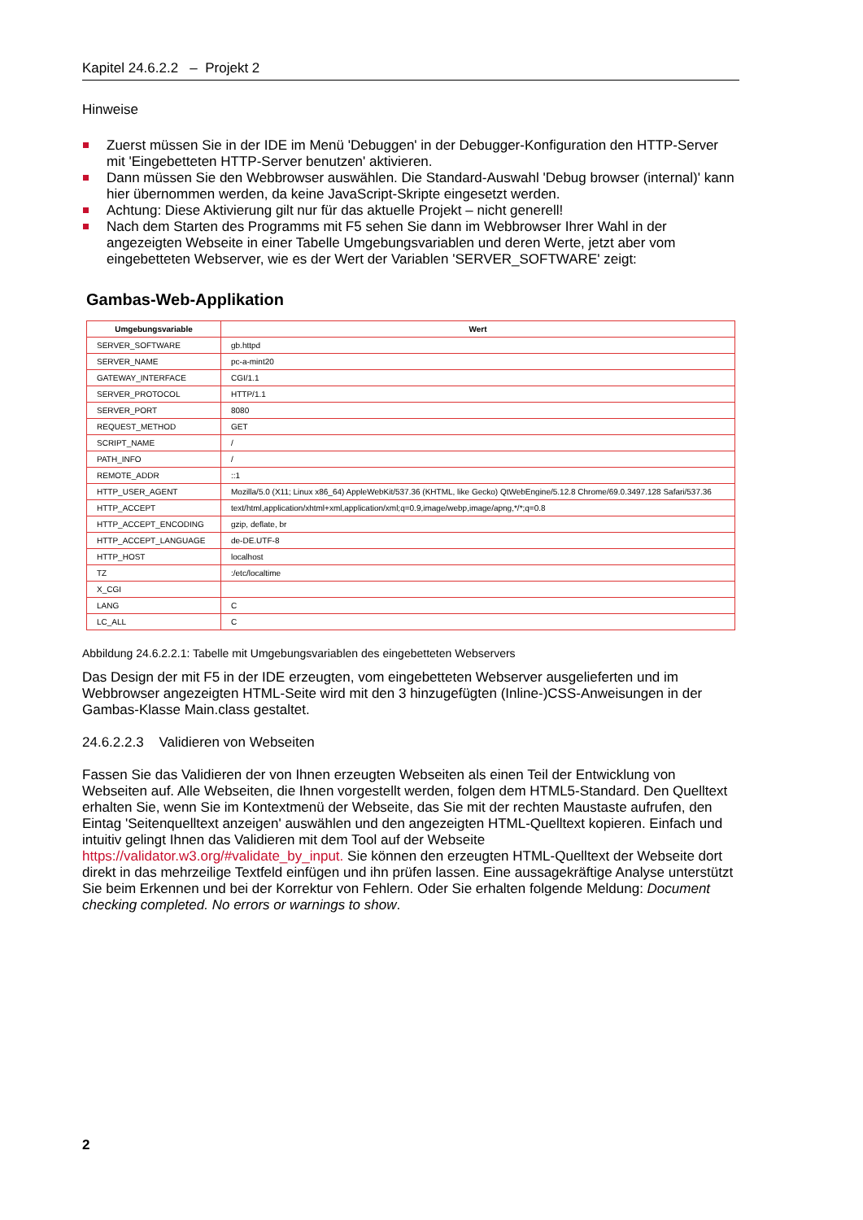Kapitel 24.6.2.2 – Projekt 2
Hinweise
Zuerst müssen Sie in der IDE im Menü 'Debuggen' in der Debugger-Konfiguration den HTTP-Server mit 'Eingebetteten HTTP-Server benutzen' aktivieren.
Dann müssen Sie den Webbrowser auswählen. Die Standard-Auswahl 'Debug browser (internal)' kann hier übernommen werden, da keine JavaScript-Skripte eingesetzt werden.
Achtung: Diese Aktivierung gilt nur für das aktuelle Projekt – nicht generell!
Nach dem Starten des Programms mit F5 sehen Sie dann im Webbrowser Ihrer Wahl in der angezeigten Webseite in einer Tabelle Umgebungsvariablen und deren Werte, jetzt aber vom eingebetteten Webserver, wie es der Wert der Variablen 'SERVER_SOFTWARE' zeigt:
Gambas-Web-Applikation
| Umgebungsvariable | Wert |
| --- | --- |
| SERVER_SOFTWARE | gb.httpd |
| SERVER_NAME | pc-a-mint20 |
| GATEWAY_INTERFACE | CGI/1.1 |
| SERVER_PROTOCOL | HTTP/1.1 |
| SERVER_PORT | 8080 |
| REQUEST_METHOD | GET |
| SCRIPT_NAME | / |
| PATH_INFO | / |
| REMOTE_ADDR | ::1 |
| HTTP_USER_AGENT | Mozilla/5.0 (X11; Linux x86_64) AppleWebKit/537.36 (KHTML, like Gecko) QtWebEngine/5.12.8 Chrome/69.0.3497.128 Safari/537.36 |
| HTTP_ACCEPT | text/html,application/xhtml+xml,application/xml;q=0.9,image/webp,image/apng,*/*;q=0.8 |
| HTTP_ACCEPT_ENCODING | gzip, deflate, br |
| HTTP_ACCEPT_LANGUAGE | de-DE.UTF-8 |
| HTTP_HOST | localhost |
| TZ | :/etc/localtime |
| X_CGI | |
| LANG | C |
| LC_ALL | C |
Abbildung 24.6.2.2.1: Tabelle mit Umgebungsvariablen des eingebetteten Webservers
Das Design der mit F5 in der IDE erzeugten, vom eingebetteten Webserver ausgelieferten und im Webbrowser angezeigten HTML-Seite wird mit den 3 hinzugefügten (Inline-)CSS-Anweisungen in der Gambas-Klasse Main.class gestaltet.
24.6.2.2.3 Validieren von Webseiten
Fassen Sie das Validieren der von Ihnen erzeugten Webseiten als einen Teil der Entwicklung von Webseiten auf. Alle Webseiten, die Ihnen vorgestellt werden, folgen dem HTML5-Standard. Den Quelltext erhalten Sie, wenn Sie im Kontextmenü der Webseite, das Sie mit der rechten Maustaste aufrufen, den Eintag 'Seitenquelltext anzeigen' auswählen und den angezeigten HTML-Quelltext kopieren. Einfach und intuitiv gelingt Ihnen das Validieren mit dem Tool auf der Webseite https://validator.w3.org/#validate_by_input. Sie können den erzeugten HTML-Quelltext der Webseite dort direkt in das mehrzeilige Textfeld einfügen und ihn prüfen lassen. Eine aussagekräftige Analyse unterstützt Sie beim Erkennen und bei der Korrektur von Fehlern. Oder Sie erhalten folgende Meldung: Document checking completed. No errors or warnings to show.
2